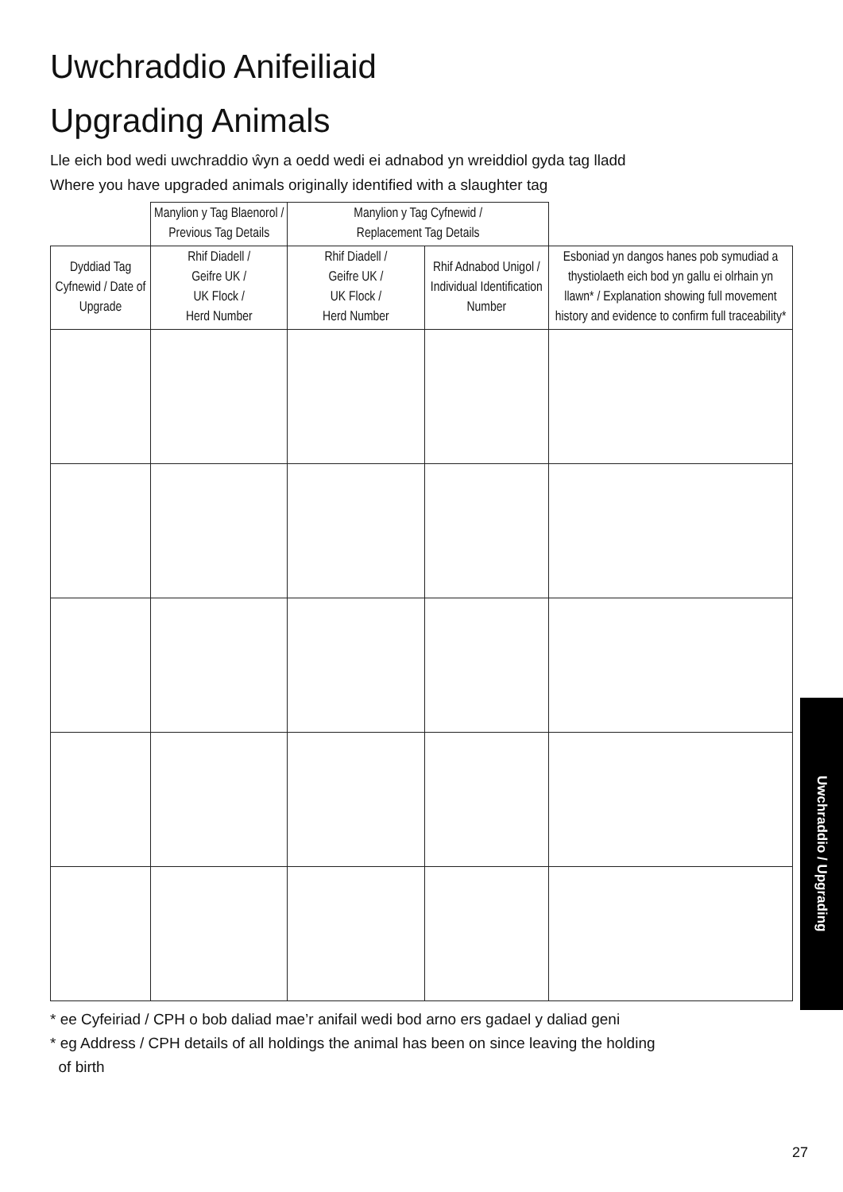Uwchraddio Anifeiliaid
Upgrading Animals
Lle eich bod wedi uwchraddio ŵyn a oedd wedi ei adnabod yn wreiddiol gyda tag lladd
Where you have upgraded animals originally identified with a slaughter tag
| | Manylion y Tag Blaenorol / Previous Tag Details | Manylion y Tag Cyfnewid / Replacement Tag Details | | |
| --- | --- | --- | --- | --- |
| Dyddiad Tag Cyfnewid / Date of Upgrade | Rhif Diadell / Geifre UK / UK Flock / Herd Number | Rhif Diadell / Geifre UK / UK Flock / Herd Number | Rhif Adnabod Unigol / Individual Identification Number | Esboniad yn dangos hanes pob symudiad a thystiolaeth eich bod yn gallu ei olrhain yn llawn* / Explanation showing full movement history and evidence to confirm full traceability* |
* ee Cyfeiriad / CPH o bob daliad mae’r anifail wedi bod arno ers gadael y daliad geni
* eg Address / CPH details of all holdings the animal has been on since leaving the holding
of birth
Uwchraddio / Upgrading
27